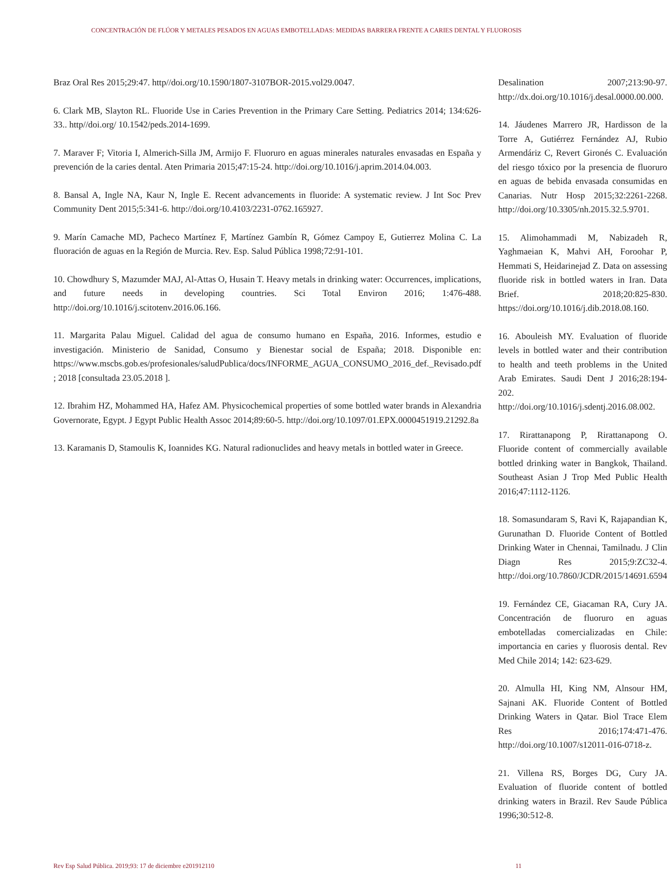CONCENTRACIÓN DE FLÚOR Y METALES PESADOS EN AGUAS EMBOTELLADAS: MEDIDAS BARRERA FRENTE A CARIES DENTAL Y FLUOROSIS
Braz Oral Res 2015;29:47. http//doi.org/10.1590/1807-3107BOR-2015.vol29.0047.
6. Clark MB, Slayton RL. Fluoride Use in Caries Prevention in the Primary Care Setting. Pediatrics 2014; 134:626-33.. http//doi.org/ 10.1542/peds.2014-1699.
7. Maraver F; Vitoria I, Almerich-Silla JM, Armijo F. Fluoruro en aguas minerales naturales envasadas en España y prevención de la caries dental. Aten Primaria 2015;47:15-24. http://doi.org/10.1016/j.aprim.2014.04.003.
8. Bansal A, Ingle NA, Kaur N, Ingle E. Recent advancements in fluoride: A systematic review. J Int Soc Prev Community Dent 2015;5:341-6. http://doi.org/10.4103/2231-0762.165927.
9. Marín Camache MD, Pacheco Martínez F, Martínez Gambín R, Gómez Campoy E, Gutierrez Molina C. La fluoración de aguas en la Región de Murcia. Rev. Esp. Salud Pública 1998;72:91-101.
10. Chowdhury S, Mazumder MAJ, Al-Attas O, Husain T. Heavy metals in drinking water: Occurrences, implications, and future needs in developing countries. Sci Total Environ 2016; 1:476-488. http://doi.org/10.1016/j.scitotenv.2016.06.166.
11. Margarita Palau Miguel. Calidad del agua de consumo humano en España, 2016. Informes, estudio e investigación. Ministerio de Sanidad, Consumo y Bienestar social de España; 2018. Disponible en: https://www.mscbs.gob.es/profesionales/saludPublica/docs/INFORME_AGUA_CONSUMO_2016_def._Revisado.pdf ; 2018 [consultada 23.05.2018 ].
12. Ibrahim HZ, Mohammed HA, Hafez AM. Physicochemical properties of some bottled water brands in Alexandria Governorate, Egypt. J Egypt Public Health Assoc 2014;89:60-5. http://doi.org/10.1097/01.EPX.0000451919.21292.8a
13. Karamanis D, Stamoulis K, Ioannides KG. Natural radionuclides and heavy metals in bottled water in Greece.
Desalination 2007;213:90-97. http://dx.doi.org/10.1016/j.desal.0000.00.000.
14. Jáudenes Marrero JR, Hardisson de la Torre A, Gutiérrez Fernández AJ, Rubio Armendáriz C, Revert Gironés C. Evaluación del riesgo tóxico por la presencia de fluoruro en aguas de bebida envasada consumidas en Canarias. Nutr Hosp 2015;32:2261-2268. http://doi.org/10.3305/nh.2015.32.5.9701.
15. Alimohammadi M, Nabizadeh R, Yaghmaeian K, Mahvi AH, Foroohar P, Hemmati S, Heidarinejad Z. Data on assessing fluoride risk in bottled waters in Iran. Data Brief. 2018;20:825-830. https://doi.org/10.1016/j.dib.2018.08.160.
16. Abouleish MY. Evaluation of fluoride levels in bottled water and their contribution to health and teeth problems in the United Arab Emirates. Saudi Dent J 2016;28:194-202. http://doi.org/10.1016/j.sdentj.2016.08.002.
17. Rirattanapong P, Rirattanapong O. Fluoride content of commercially available bottled drinking water in Bangkok, Thailand. Southeast Asian J Trop Med Public Health 2016;47:1112-1126.
18. Somasundaram S, Ravi K, Rajapandian K, Gurunathan D. Fluoride Content of Bottled Drinking Water in Chennai, Tamilnadu. J Clin Diagn Res 2015;9:ZC32-4. http://doi.org/10.7860/JCDR/2015/14691.6594
19. Fernández CE, Giacaman RA, Cury JA. Concentración de fluoruro en aguas embotelladas comercializadas en Chile: importancia en caries y fluorosis dental. Rev Med Chile 2014; 142: 623-629.
20. Almulla HI, King NM, Alnsour HM, Sajnani AK. Fluoride Content of Bottled Drinking Waters in Qatar. Biol Trace Elem Res 2016;174:471-476. http://doi.org/10.1007/s12011-016-0718-z.
21. Villena RS, Borges DG, Cury JA. Evaluation of fluoride content of bottled drinking waters in Brazil. Rev Saude Pública 1996;30:512-8.
Rev Esp Salud Pública. 2019;93: 17 de diciembre e201912110 11